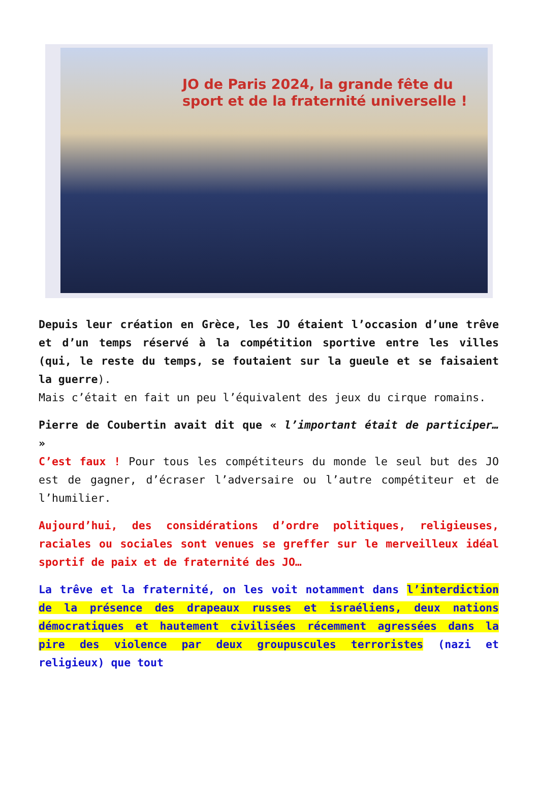JO de Paris 2024, la grande fête du
sport et de la fraternité universelle !
Depuis leur création en Grèce, les JO étaient l’occasion d’une trêve et d’un temps réservé à la compétition sportive entre les villes (qui, le reste du temps, se foutaient sur la gueule et se faisaient la guerre).
Mais c’était en fait un peu l’équivalent des jeux du cirque romains.
Pierre de Coubertin avait dit que « l’important était de participer… »
C’est faux ! Pour tous les compétiteurs du monde le seul but des JO est de gagner, d’écraser l’adversaire ou l’autre compétiteur et de l’humilier.
Aujourd’hui, des considérations d’ordre politiques, religieuses, raciales ou sociales sont venues se greffer sur le merveilleux idéal sportif de paix et de fraternité des JO…
La trêve et la fraternité, on les voit notamment dans l’interdiction de la présence des drapeaux russes et israéliens, deux nations démocratiques et hautement civilisées récemment agressées dans la pire des violence par deux groupuscules terroristes (nazi et religieux) que tout